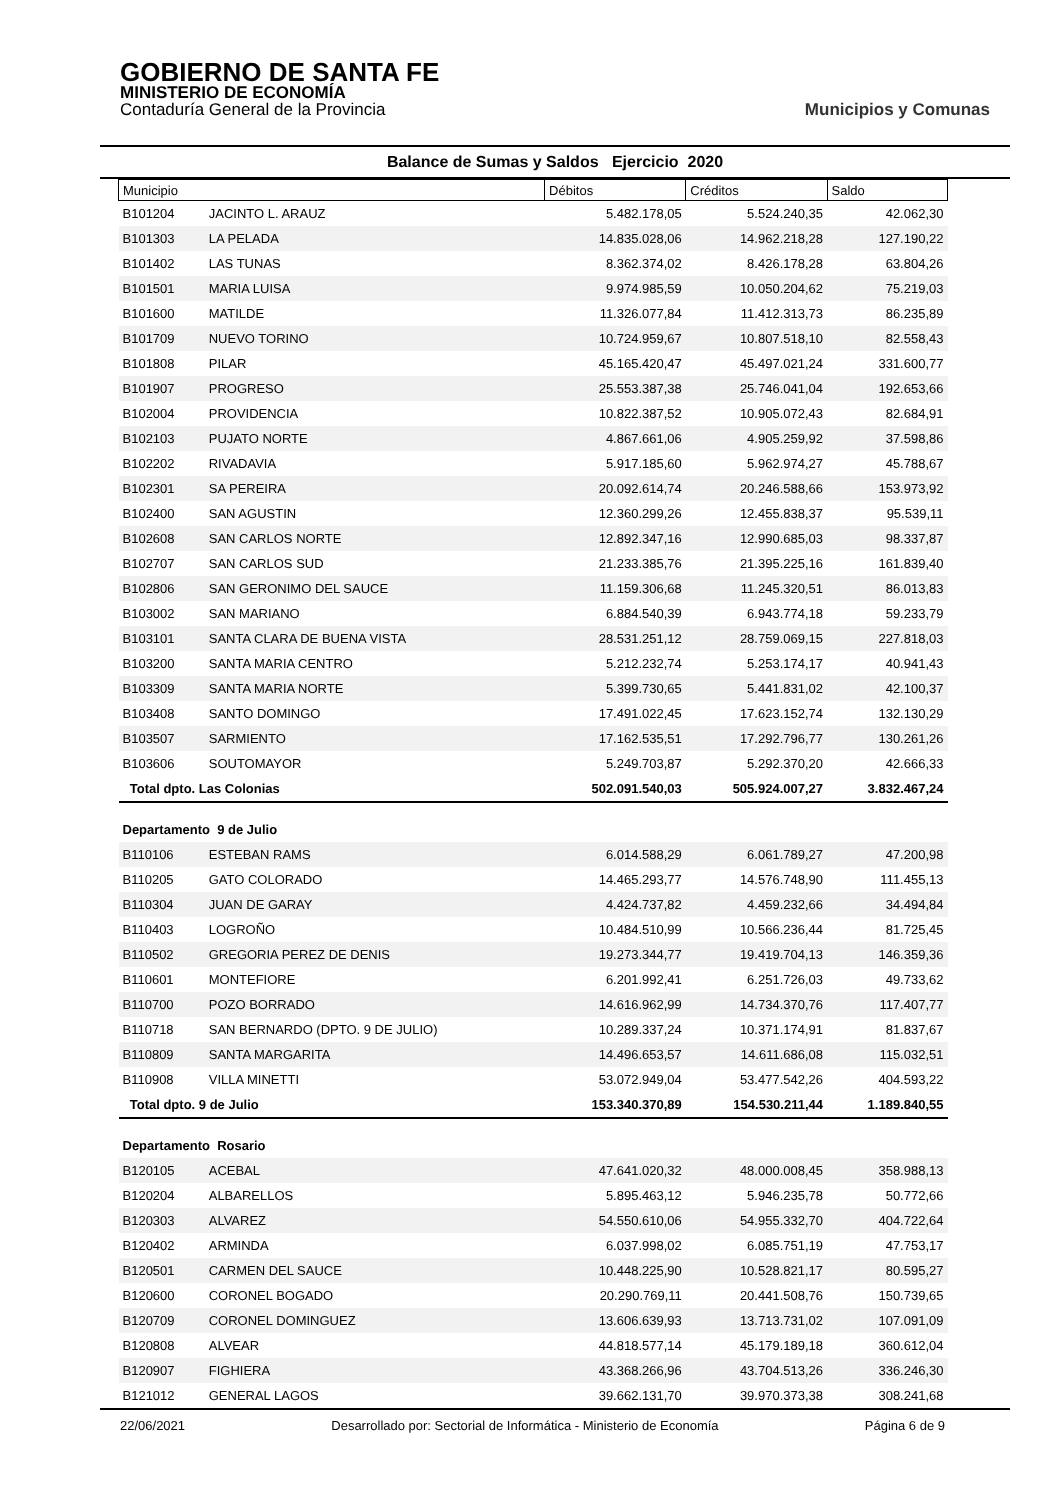GOBIERNO DE SANTA FE
MINISTERIO DE ECONOMÍA
Contaduría General de la Provincia
Municipios y Comunas
Balance de Sumas y Saldos Ejercicio 2020
| Municipio | | Débitos | Créditos | Saldo |
| --- | --- | --- | --- | --- |
| B101204 | JACINTO L. ARAUZ | 5.482.178,05 | 5.524.240,35 | 42.062,30 |
| B101303 | LA PELADA | 14.835.028,06 | 14.962.218,28 | 127.190,22 |
| B101402 | LAS TUNAS | 8.362.374,02 | 8.426.178,28 | 63.804,26 |
| B101501 | MARIA LUISA | 9.974.985,59 | 10.050.204,62 | 75.219,03 |
| B101600 | MATILDE | 11.326.077,84 | 11.412.313,73 | 86.235,89 |
| B101709 | NUEVO TORINO | 10.724.959,67 | 10.807.518,10 | 82.558,43 |
| B101808 | PILAR | 45.165.420,47 | 45.497.021,24 | 331.600,77 |
| B101907 | PROGRESO | 25.553.387,38 | 25.746.041,04 | 192.653,66 |
| B102004 | PROVIDENCIA | 10.822.387,52 | 10.905.072,43 | 82.684,91 |
| B102103 | PUJATO NORTE | 4.867.661,06 | 4.905.259,92 | 37.598,86 |
| B102202 | RIVADAVIA | 5.917.185,60 | 5.962.974,27 | 45.788,67 |
| B102301 | SA PEREIRA | 20.092.614,74 | 20.246.588,66 | 153.973,92 |
| B102400 | SAN AGUSTIN | 12.360.299,26 | 12.455.838,37 | 95.539,11 |
| B102608 | SAN CARLOS NORTE | 12.892.347,16 | 12.990.685,03 | 98.337,87 |
| B102707 | SAN CARLOS SUD | 21.233.385,76 | 21.395.225,16 | 161.839,40 |
| B102806 | SAN GERONIMO DEL SAUCE | 11.159.306,68 | 11.245.320,51 | 86.013,83 |
| B103002 | SAN MARIANO | 6.884.540,39 | 6.943.774,18 | 59.233,79 |
| B103101 | SANTA CLARA DE BUENA VISTA | 28.531.251,12 | 28.759.069,15 | 227.818,03 |
| B103200 | SANTA MARIA CENTRO | 5.212.232,74 | 5.253.174,17 | 40.941,43 |
| B103309 | SANTA MARIA NORTE | 5.399.730,65 | 5.441.831,02 | 42.100,37 |
| B103408 | SANTO DOMINGO | 17.491.022,45 | 17.623.152,74 | 132.130,29 |
| B103507 | SARMIENTO | 17.162.535,51 | 17.292.796,77 | 130.261,26 |
| B103606 | SOUTOMAYOR | 5.249.703,87 | 5.292.370,20 | 42.666,33 |
| Total dpto. Las Colonias | | 502.091.540,03 | 505.924.007,27 | 3.832.467,24 |
| Departamento 9 de Julio | | | | |
| B110106 | ESTEBAN RAMS | 6.014.588,29 | 6.061.789,27 | 47.200,98 |
| B110205 | GATO COLORADO | 14.465.293,77 | 14.576.748,90 | 111.455,13 |
| B110304 | JUAN DE GARAY | 4.424.737,82 | 4.459.232,66 | 34.494,84 |
| B110403 | LOGROÑO | 10.484.510,99 | 10.566.236,44 | 81.725,45 |
| B110502 | GREGORIA PEREZ DE DENIS | 19.273.344,77 | 19.419.704,13 | 146.359,36 |
| B110601 | MONTEFIORE | 6.201.992,41 | 6.251.726,03 | 49.733,62 |
| B110700 | POZO BORRADO | 14.616.962,99 | 14.734.370,76 | 117.407,77 |
| B110718 | SAN BERNARDO (DPTO. 9 DE JULIO) | 10.289.337,24 | 10.371.174,91 | 81.837,67 |
| B110809 | SANTA MARGARITA | 14.496.653,57 | 14.611.686,08 | 115.032,51 |
| B110908 | VILLA MINETTI | 53.072.949,04 | 53.477.542,26 | 404.593,22 |
| Total dpto. 9 de Julio | | 153.340.370,89 | 154.530.211,44 | 1.189.840,55 |
| Departamento Rosario | | | | |
| B120105 | ACEBAL | 47.641.020,32 | 48.000.008,45 | 358.988,13 |
| B120204 | ALBARELLOS | 5.895.463,12 | 5.946.235,78 | 50.772,66 |
| B120303 | ALVAREZ | 54.550.610,06 | 54.955.332,70 | 404.722,64 |
| B120402 | ARMINDA | 6.037.998,02 | 6.085.751,19 | 47.753,17 |
| B120501 | CARMEN DEL SAUCE | 10.448.225,90 | 10.528.821,17 | 80.595,27 |
| B120600 | CORONEL BOGADO | 20.290.769,11 | 20.441.508,76 | 150.739,65 |
| B120709 | CORONEL DOMINGUEZ | 13.606.639,93 | 13.713.731,02 | 107.091,09 |
| B120808 | ALVEAR | 44.818.577,14 | 45.179.189,18 | 360.612,04 |
| B120907 | FIGHIERA | 43.368.266,96 | 43.704.513,26 | 336.246,30 |
| B121012 | GENERAL LAGOS | 39.662.131,70 | 39.970.373,38 | 308.241,68 |
22/06/2021 Desarrollado por: Sectorial de Informática - Ministerio de Economía Página 6 de 9